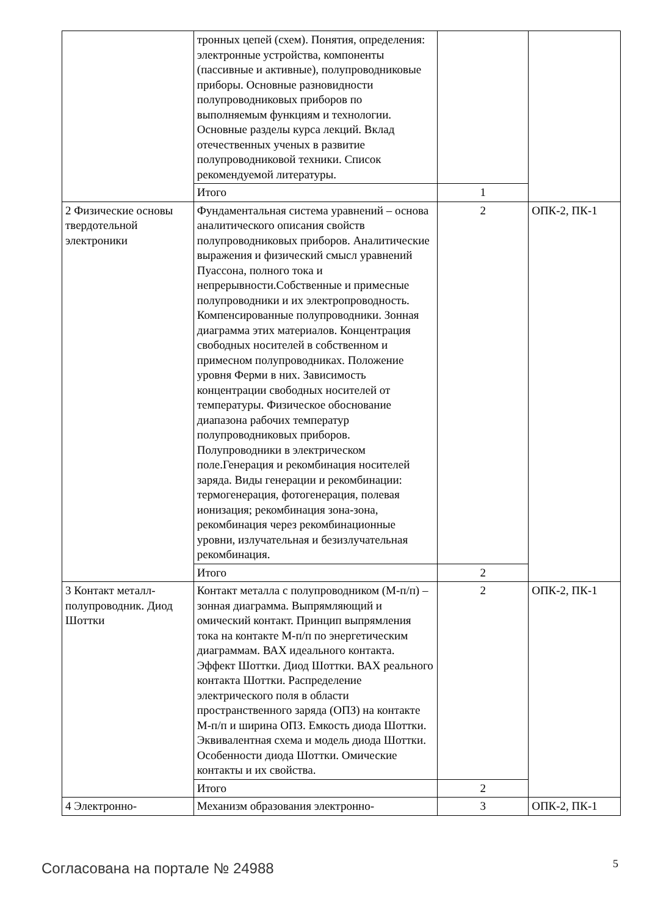| | тронных цепей (схем). Понятия, определения: электронные устройства, компоненты (пассивные и активные), полупроводниковые приборы. Основные разновидности полупроводниковых приборов по выполняемым функциям и технологии. Основные разделы курса лекций. Вклад отечественных ученых в развитие полупроводниковой техники. Список рекомендуемой литературы. | | |
| | Итого | 1 | |
| 2 Физические основы твердотельной электроники | Фундаментальная система уравнений – основа аналитического описания свойств полупроводниковых приборов. Аналитические выражения и физический смысл уравнений Пуассона, полного тока и непрерывности.Собственные и примесные полупроводники и их электропроводность. Компенсированные полупроводники. Зонная диаграмма этих материалов. Концентрация свободных носителей в собственном и примесном полупроводниках. Положение уровня Ферми в них. Зависимость концентрации свободных носителей от температуры. Физическое обоснование диапазона рабочих температур полупроводниковых приборов. Полупроводники в электрическом поле.Генерация и рекомбинация носителей заряда. Виды генерации и рекомбинации: термогенерация, фотогенерация, полевая ионизация; рекомбинация зона-зона, рекомбинация через рекомбинационные уровни, излучательная и безизлучательная рекомбинация. | 2 | ОПК-2, ПК-1 |
| | Итого | 2 | |
| 3 Контакт металл-полупроводник. Диод Шоттки | Контакт металла с полупроводником (М-п/п) – зонная диаграмма. Выпрямляющий и омический контакт. Принцип выпрямления тока на контакте М-п/п по энергетическим диаграммам. ВАХ идеального контакта. Эффект Шоттки. Диод Шоттки. ВАХ реального контакта Шоттки. Распределение электрического поля в области пространственного заряда (ОПЗ) на контакте М-п/п и ширина ОПЗ. Емкость диода Шоттки. Эквивалентная схема и модель диода Шоттки. Особенности диода Шоттки. Омические контакты и их свойства. | 2 | ОПК-2, ПК-1 |
| | Итого | 2 | |
| 4 Электронно- | Механизм образования электронно- | 3 | ОПК-2, ПК-1 |
Согласована на портале № 24988 5